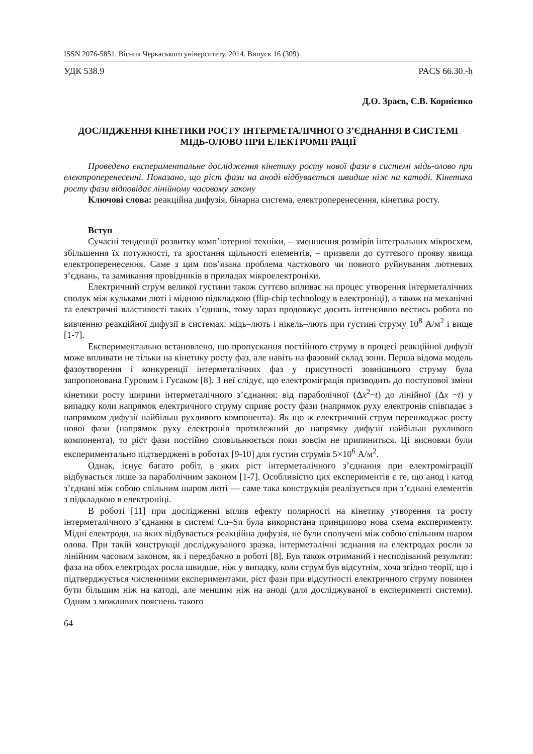ISSN 2076-5851. Вісник Черкаського університету. 2014. Випуск 16 (309)
УДК 538.9 PACS 66.30.-h
Д.О. Зраєв, С.В. Корнієнко
ДОСЛІДЖЕННЯ КІНЕТИКИ РОСТУ ІНТЕРМЕТАЛІЧНОГО З’ЄДНАННЯ В СИСТЕМІ МІДЬ-ОЛОВО ПРИ ЕЛЕКТРОМІГРАЦІЇ
Проведено експериментальне дослідження кінетику росту нової фази в системі мідь-олово при електроперенесенні. Показано, що ріст фази на аноді відбувається швидше ніж на катоді. Кінетика росту фази відповідає лінійному часовому закону
Ключові слова: реакційна дифузія, бінарна система, електроперенесення, кінетика росту.
Вступ
Сучасні тенденції розвитку комп’ютерної техніки, – зменшення розмірів інтегральних мікросхем, збільшення їх потужності, та зростання щільності елементів, – призвели до суттєвого прояву явища електроперенесення. Саме з цим пов’язана проблема часткового чи повного руйнування лютневих з’єднань, та замикання провідників в приладах мікроелектроніки.
Електричний струм великої густини також суттєво впливає на процес утворення інтерметалічних сполук між кульками люті і мідною підкладкою (flip-chip technology в електроніці), а також на механічні та електричні властивості таких з’єднань, тому зараз продовжує досить інтенсивно вестись робота по вивченню реакційної дифузії в системах: мідь–лють і нікель–лють при густині струму 10<sup>8</sup> А/м<sup>2</sup> і вище [1-7].
Експериментально встановлено, що пропускання постійного струму в процесі реакційної дифузії може впливати не тільки на кінетику росту фаз, але навіть на фазовий склад зони. Перша відома модель фазоутворення і конкуренції інтерметалічних фаз у присутності зовнішнього струму була запропонована Гуровим і Гусаком [8]. З неї слідує, що електроміграція призводить до поступової зміни кінетики росту ширини інтерметалічного з’єднання: від параболічної (Δx<sup>2</sup>~t) до лінійної (Δx ~t) у випадку коли напрямок електричного струму сприяє росту фази (напрямок руху електронів співпадає з напрямком дифузії найбільш рухливого компонента). Як що ж електричний струм перешкоджає росту нової фази (напрямок руху електронів протилежний до напрямку дифузії найбільш рухливого компонента), то ріст фази постійно сповільнюється поки зовсім не припиниться. Ці висновки були експериментально підтверджені в роботах [9-10] для густин струмів 5×10<sup>6</sup> А/м<sup>2</sup>.
Однак, існує багато робіт, в яких ріст інтерметалічного з’єднання при електроміграціїї відбувається лише за параболічним законом [1-7]. Особливістю цих експериментів є те, що анод і катод з’єднані між собою спільним шаром люті — саме така конструкція реалізується при з’єднані елементів з підкладкою в електроніці.
В роботі [11] при дослідженні вплив ефекту полярності на кінетику утворення та росту інтерметалічного з’єднання в системі Cu–Sn була використана принципово нова схема експерименту. Мідні електроди, на яких відбувається реакційна дифузія, не були сполучені між собою спільним шаром олова. При такій конструкції досліджуваного зразка, інтерметалічні зєднання на електродах росли за лінійним часовим законом, як і передбачно в роботі [8]. Був також отриманий і несподіваний результат: фаза на обох електродах росла швидше, ніж у випадку, коли струм був відсутнім, хоча згідно теорії, що і підтверджується численними експериментами, ріст фази при відсутності електричного струму повинен бути більшим ніж на катоді, але меншим ніж на аноді (для досліджуваної в експерименті системи). Одним з можливих пояснень такого
64